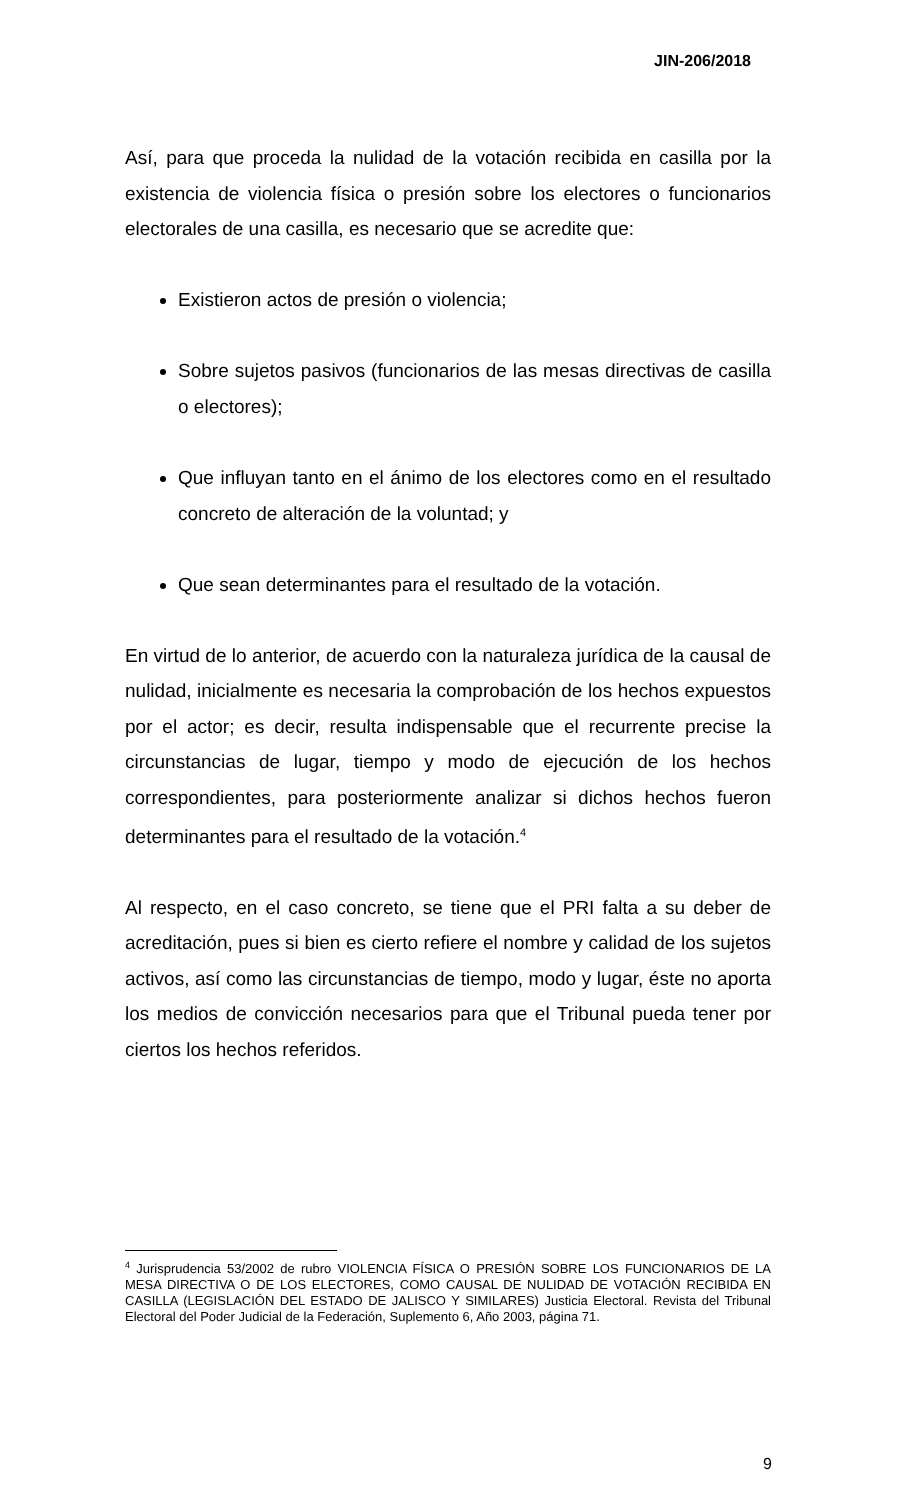JIN-206/2018
Así, para que proceda la nulidad de la votación recibida en casilla por la existencia de violencia física o presión sobre los electores o funcionarios electorales de una casilla, es necesario que se acredite que:
Existieron actos de presión o violencia;
Sobre sujetos pasivos (funcionarios de las mesas directivas de casilla o electores);
Que influyan tanto en el ánimo de los electores como en el resultado concreto de alteración de la voluntad; y
Que sean determinantes para el resultado de la votación.
En virtud de lo anterior, de acuerdo con la naturaleza jurídica de la causal de nulidad, inicialmente es necesaria la comprobación de los hechos expuestos por el actor; es decir, resulta indispensable que el recurrente precise la circunstancias de lugar, tiempo y modo de ejecución de los hechos correspondientes, para posteriormente analizar si dichos hechos fueron determinantes para el resultado de la votación.<sup>4</sup>
Al respecto, en el caso concreto, se tiene que el PRI falta a su deber de acreditación, pues si bien es cierto refiere el nombre y calidad de los sujetos activos, así como las circunstancias de tiempo, modo y lugar, éste no aporta los medios de convicción necesarios para que el Tribunal pueda tener por ciertos los hechos referidos.
<sup>4</sup> Jurisprudencia 53/2002 de rubro VIOLENCIA FÍSICA O PRESIÓN SOBRE LOS FUNCIONARIOS DE LA MESA DIRECTIVA O DE LOS ELECTORES, COMO CAUSAL DE NULIDAD DE VOTACIÓN RECIBIDA EN CASILLA (LEGISLACIÓN DEL ESTADO DE JALISCO Y SIMILARES) Justicia Electoral. Revista del Tribunal Electoral del Poder Judicial de la Federación, Suplemento 6, Año 2003, página 71.
9